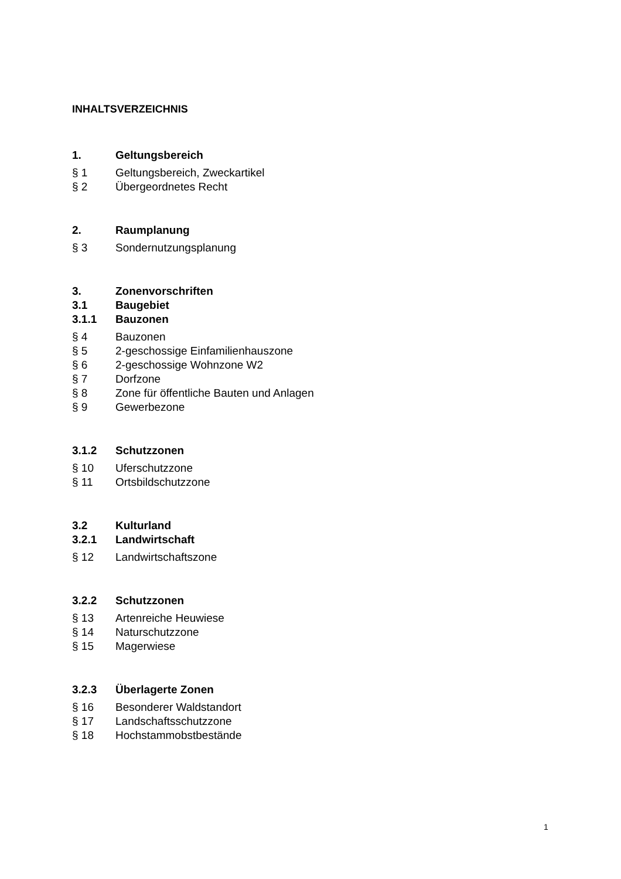INHALTSVERZEICHNIS
1. Geltungsbereich
§ 1 Geltungsbereich, Zweckartikel
§ 2 Übergeordnetes Recht
2. Raumplanung
§ 3 Sondernutzungsplanung
3. Zonenvorschriften
3.1 Baugebiet
3.1.1 Bauzonen
§ 4 Bauzonen
§ 5 2-geschossige Einfamilienhauszone
§ 6 2-geschossige Wohnzone W2
§ 7 Dorfzone
§ 8 Zone für öffentliche Bauten und Anlagen
§ 9 Gewerbezone
3.1.2 Schutzzonen
§ 10 Uferschutzzone
§ 11 Ortsbildschutzzone
3.2 Kulturland
3.2.1 Landwirtschaft
§ 12 Landwirtschaftszone
3.2.2 Schutzzonen
§ 13 Artenreiche Heuwiese
§ 14 Naturschutzzone
§ 15 Magerwiese
3.2.3 Überlagerte Zonen
§ 16 Besonderer Waldstandort
§ 17 Landschaftsschutzzone
§ 18 Hochstammobstbestände
1